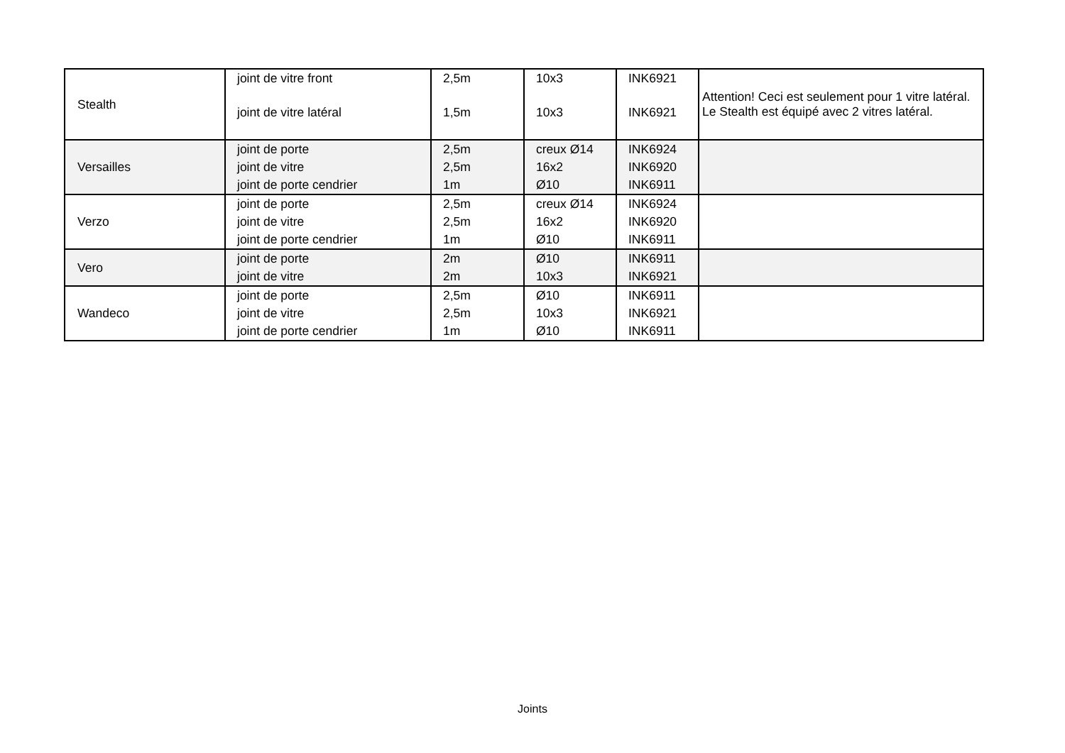| Stealth | joint de vitre front | 2,5m | 10x3 | INK6921 | Attention! Ceci est seulement pour 1 vitre latéral. Le Stealth est équipé avec 2 vitres latéral. |
| | joint de vitre latéral | 1,5m | 10x3 | INK6921 | |
| Versailles | joint de porte | 2,5m | creux Ø14 | INK6924 | |
| | joint de vitre | 2,5m | 16x2 | INK6920 | |
| | joint de porte cendrier | 1m | Ø10 | INK6911 | |
| Verzo | joint de porte | 2,5m | creux Ø14 | INK6924 | |
| | joint de vitre | 2,5m | 16x2 | INK6920 | |
| | joint de porte cendrier | 1m | Ø10 | INK6911 | |
| Vero | joint de porte | 2m | Ø10 | INK6911 | |
| | joint de vitre | 2m | 10x3 | INK6921 | |
| Wandeco | joint de porte | 2,5m | Ø10 | INK6911 | |
| | joint de vitre | 2,5m | 10x3 | INK6921 | |
| | joint de porte cendrier | 1m | Ø10 | INK6911 | |
Joints